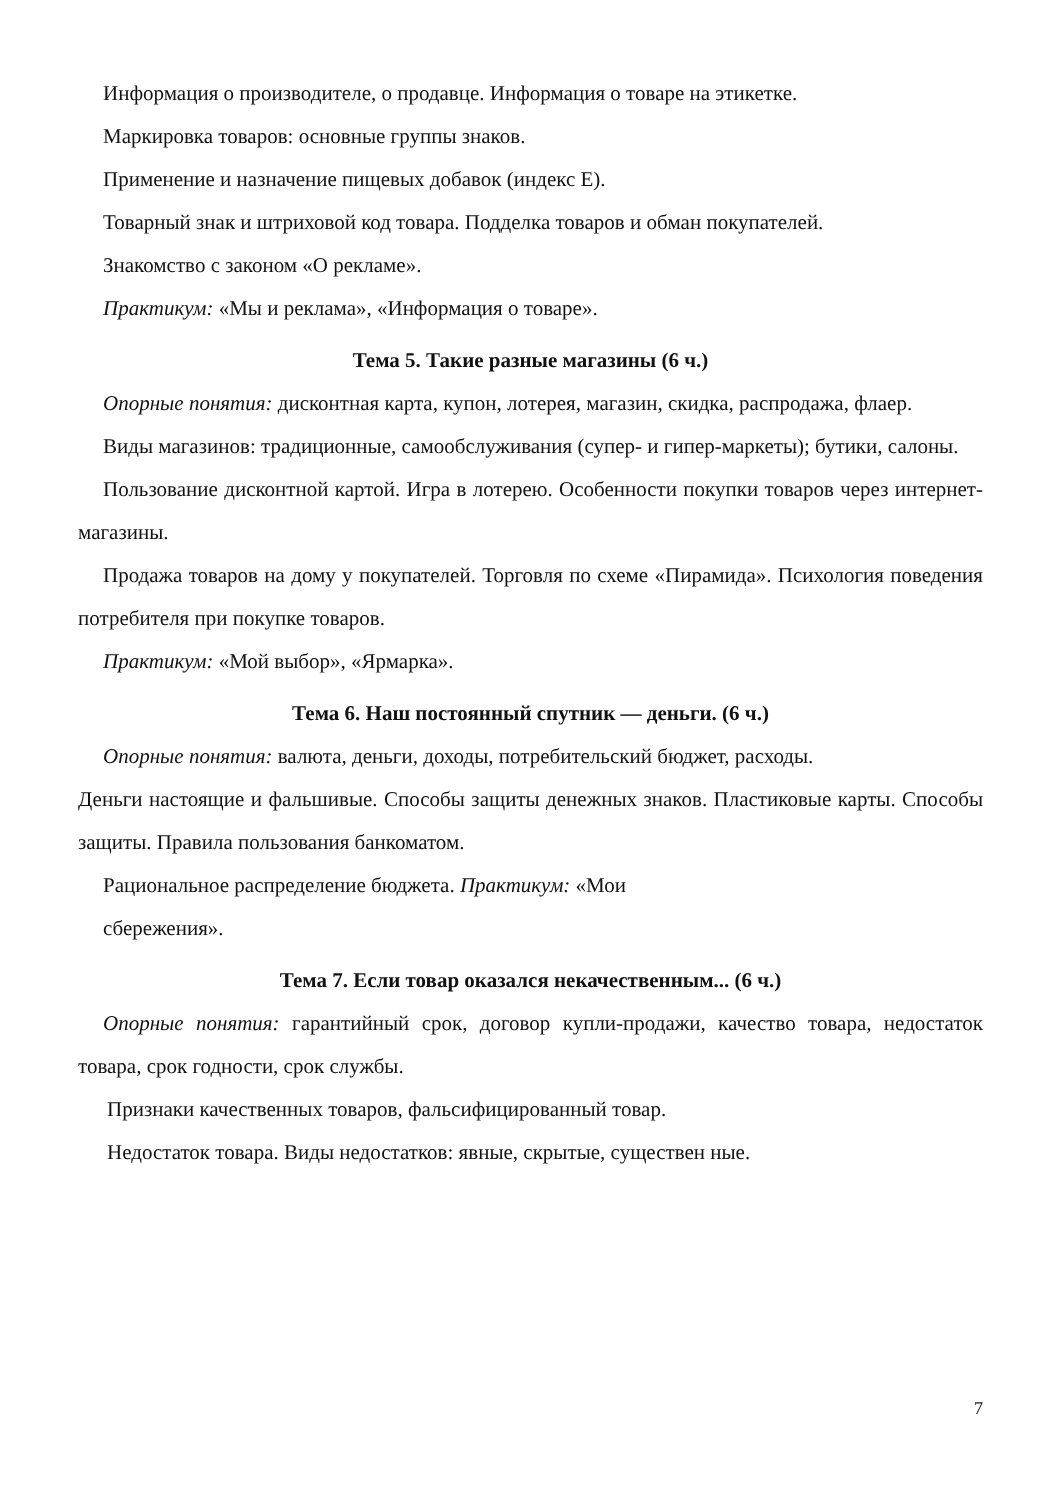Информация о производителе, о продавце. Информация о товаре на этикетке.
Маркировка товаров: основные группы знаков.
Применение и назначение пищевых добавок (индекс Е).
Товарный знак и штриховой код товара. Подделка товаров и обман покупателей.
Знакомство с законом «О рекламе».
Практикум: «Мы и реклама», «Информация о товаре».
Тема 5. Такие разные магазины (6 ч.)
Опорные понятия: дисконтная карта, купон, лотерея, магазин, скидка, распродажа, флаер.
Виды магазинов: традиционные, самообслуживания (супер- и гипер-маркеты); бутики, салоны.
Пользование дисконтной картой. Игра в лотерею. Особенности покупки товаров через интернет-магазины.
Продажа товаров на дому у покупателей. Торговля по схеме «Пирамида». Психология поведения потребителя при покупке товаров.
Практикум: «Мой выбор», «Ярмарка».
Тема 6. Наш постоянный спутник — деньги. (6 ч.)
Опорные понятия: валюта, деньги, доходы, потребительский бюджет, расходы.
Деньги настоящие и фальшивые. Способы защиты денежных знаков. Пластиковые карты. Способы защиты. Правила пользования банкоматом.
Рациональное распределение бюджета. Практикум: «Мои
сбережения».
Тема 7. Если товар оказался некачественным... (6 ч.)
Опорные понятия: гарантийный срок, договор купли-продажи, качество товара, недостаток товара, срок годности, срок службы.
Признаки качественных товаров, фальсифицированный товар.
Недостаток товара. Виды недостатков: явные, скрытые, существен ные.
7